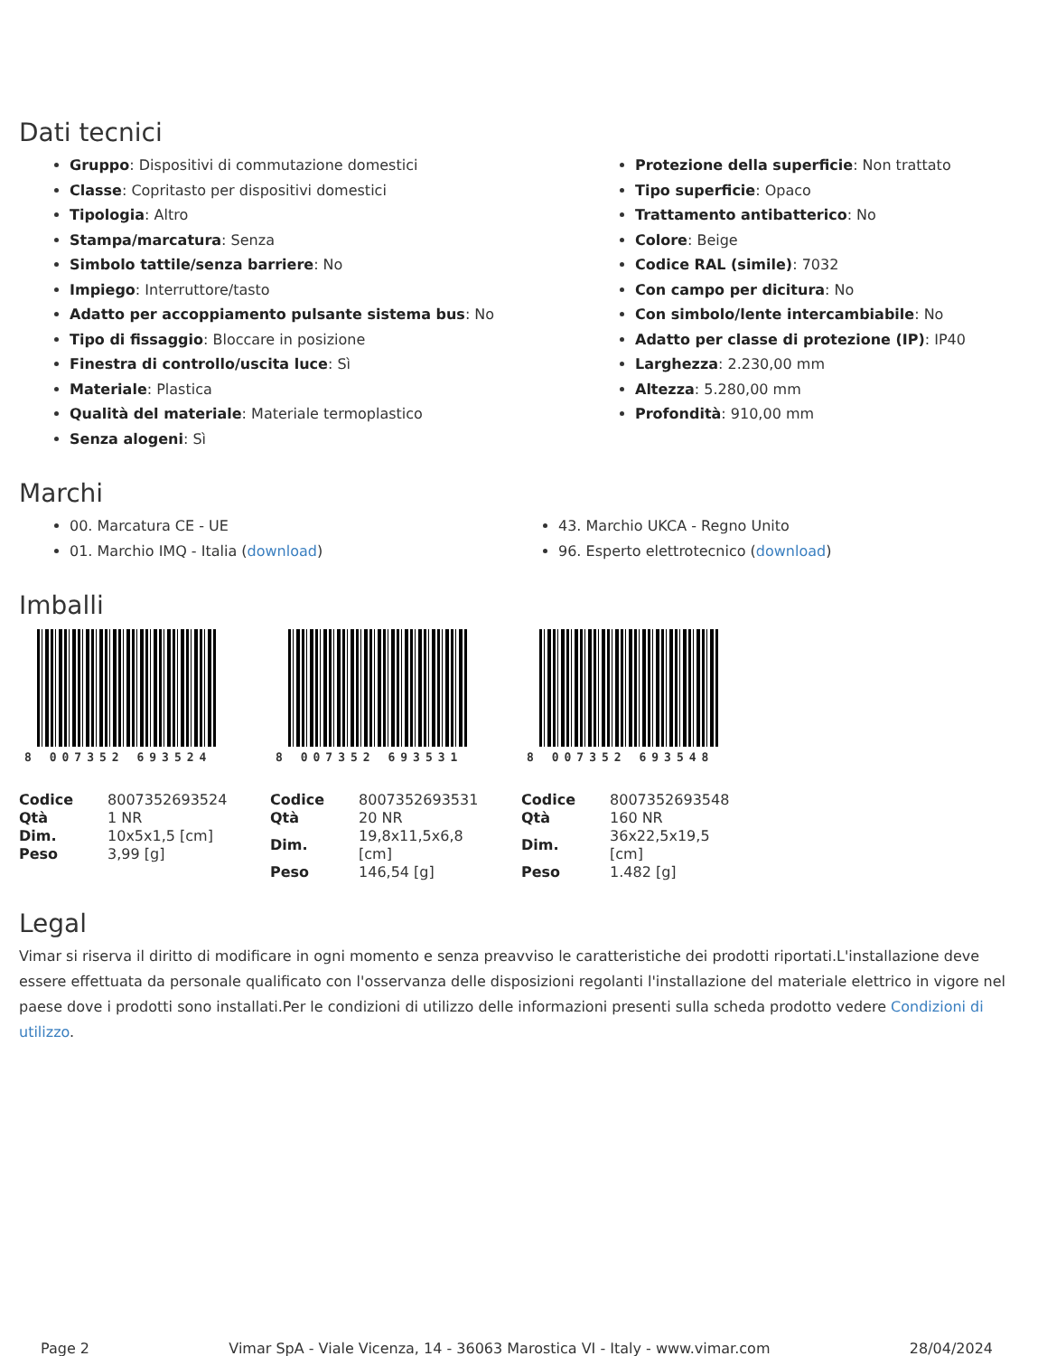Dati tecnici
Gruppo: Dispositivi di commutazione domestici
Classe: Copritasto per dispositivi domestici
Tipologia: Altro
Stampa/marcatura: Senza
Simbolo tattile/senza barriere: No
Impiego: Interruttore/tasto
Adatto per accoppiamento pulsante sistema bus: No
Tipo di fissaggio: Bloccare in posizione
Finestra di controllo/uscita luce: Sì
Materiale: Plastica
Qualità del materiale: Materiale termoplastico
Senza alogeni: Sì
Protezione della superficie: Non trattato
Tipo superficie: Opaco
Trattamento antibatterico: No
Colore: Beige
Codice RAL (simile): 7032
Con campo per dicitura: No
Con simbolo/lente intercambiabile: No
Adatto per classe di protezione (IP): IP40
Larghezza: 2.230,00 mm
Altezza: 5.280,00 mm
Profondità: 910,00 mm
Marchi
00. Marcatura CE - UE
01. Marchio IMQ - Italia (download)
43. Marchio UKCA - Regno Unito
96. Esperto elettrotecnico (download)
Imballi
8 007352 693524
| Codice | 8007352693524 |
| Qtà | 1 NR |
| Dim. | 10x5x1,5 [cm] |
| Peso | 3,99 [g] |
8 007352 693531
| Codice | 8007352693531 |
| Qtà | 20 NR |
| Dim. | 19,8x11,5x6,8 [cm] |
| Peso | 146,54 [g] |
8 007352 693548
| Codice | 8007352693548 |
| Qtà | 160 NR |
| Dim. | 36x22,5x19,5 [cm] |
| Peso | 1.482 [g] |
Legal
Vimar si riserva il diritto di modificare in ogni momento e senza preavviso le caratteristiche dei prodotti riportati.L'installazione deve essere effettuata da personale qualificato con l'osservanza delle disposizioni regolanti l'installazione del materiale elettrico in vigore nel paese dove i prodotti sono installati.Per le condizioni di utilizzo delle informazioni presenti sulla scheda prodotto vedere Condizioni di utilizzo.
Page 2 Vimar SpA - Viale Vicenza, 14 - 36063 Marostica VI - Italy - www.vimar.com 28/04/2024